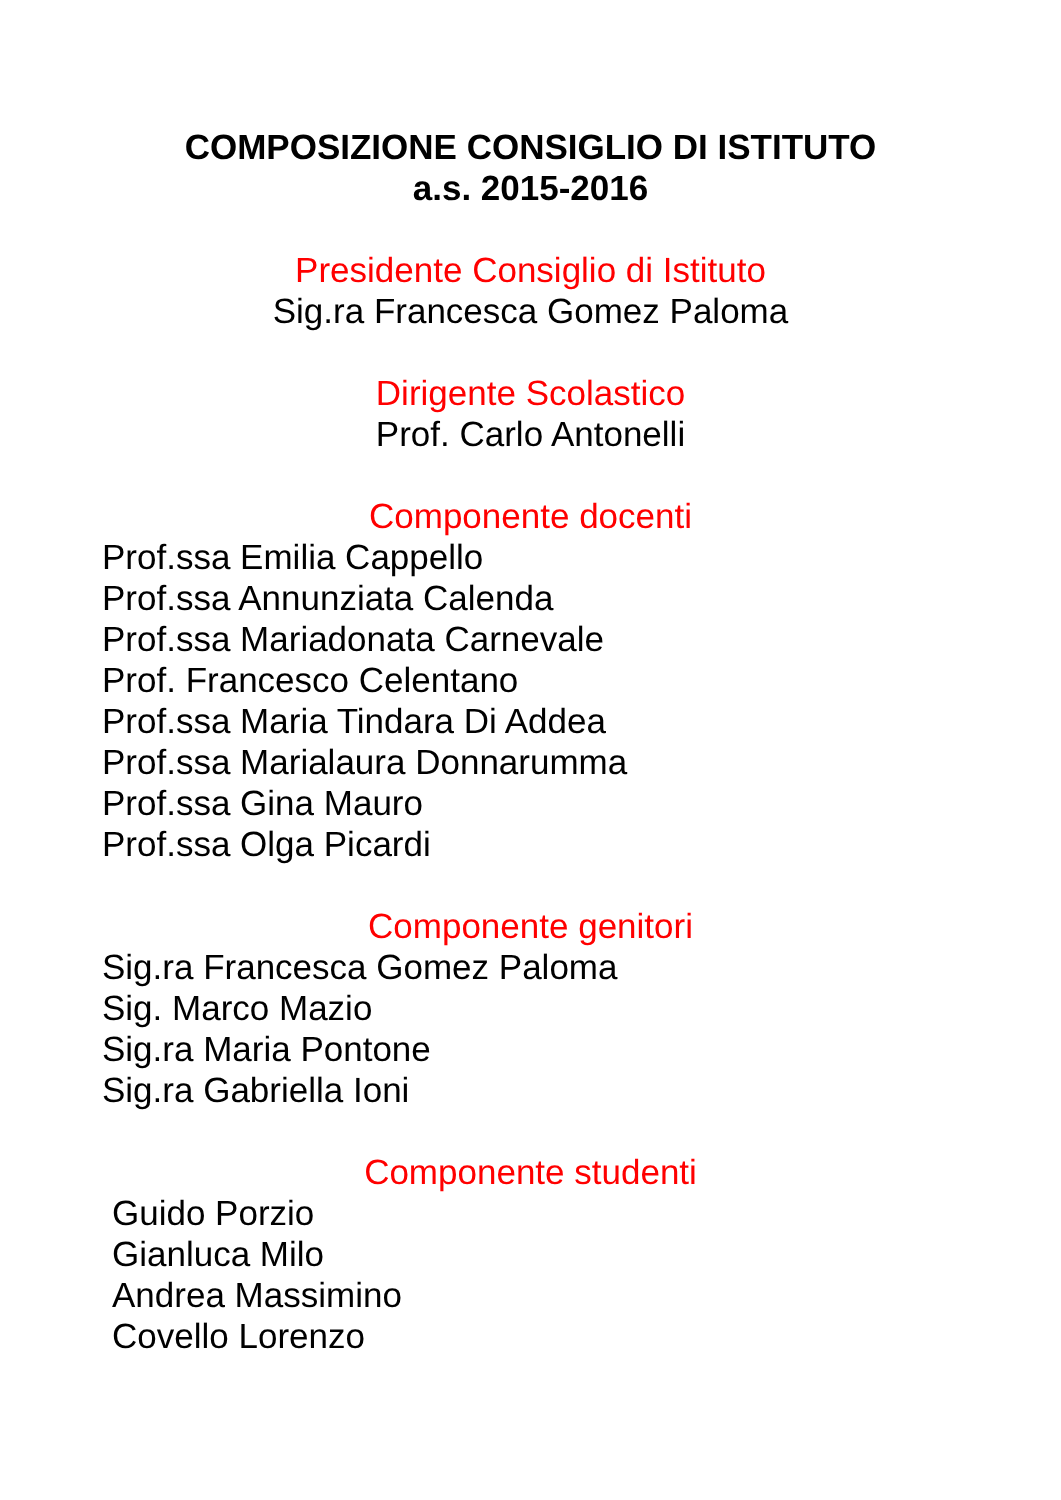COMPOSIZIONE CONSIGLIO DI ISTITUTO
a.s. 2015-2016
Presidente Consiglio di Istituto
Sig.ra Francesca Gomez Paloma
Dirigente Scolastico
Prof. Carlo Antonelli
Componente docenti
Prof.ssa Emilia Cappello
Prof.ssa Annunziata Calenda
Prof.ssa Mariadonata Carnevale
Prof. Francesco Celentano
Prof.ssa Maria Tindara Di Addea
Prof.ssa Marialaura Donnarumma
Prof.ssa Gina Mauro
Prof.ssa Olga Picardi
Componente genitori
Sig.ra Francesca Gomez Paloma
Sig. Marco Mazio
Sig.ra Maria Pontone
Sig.ra Gabriella Ioni
Componente studenti
Guido Porzio
Gianluca Milo
Andrea Massimino
Covello Lorenzo